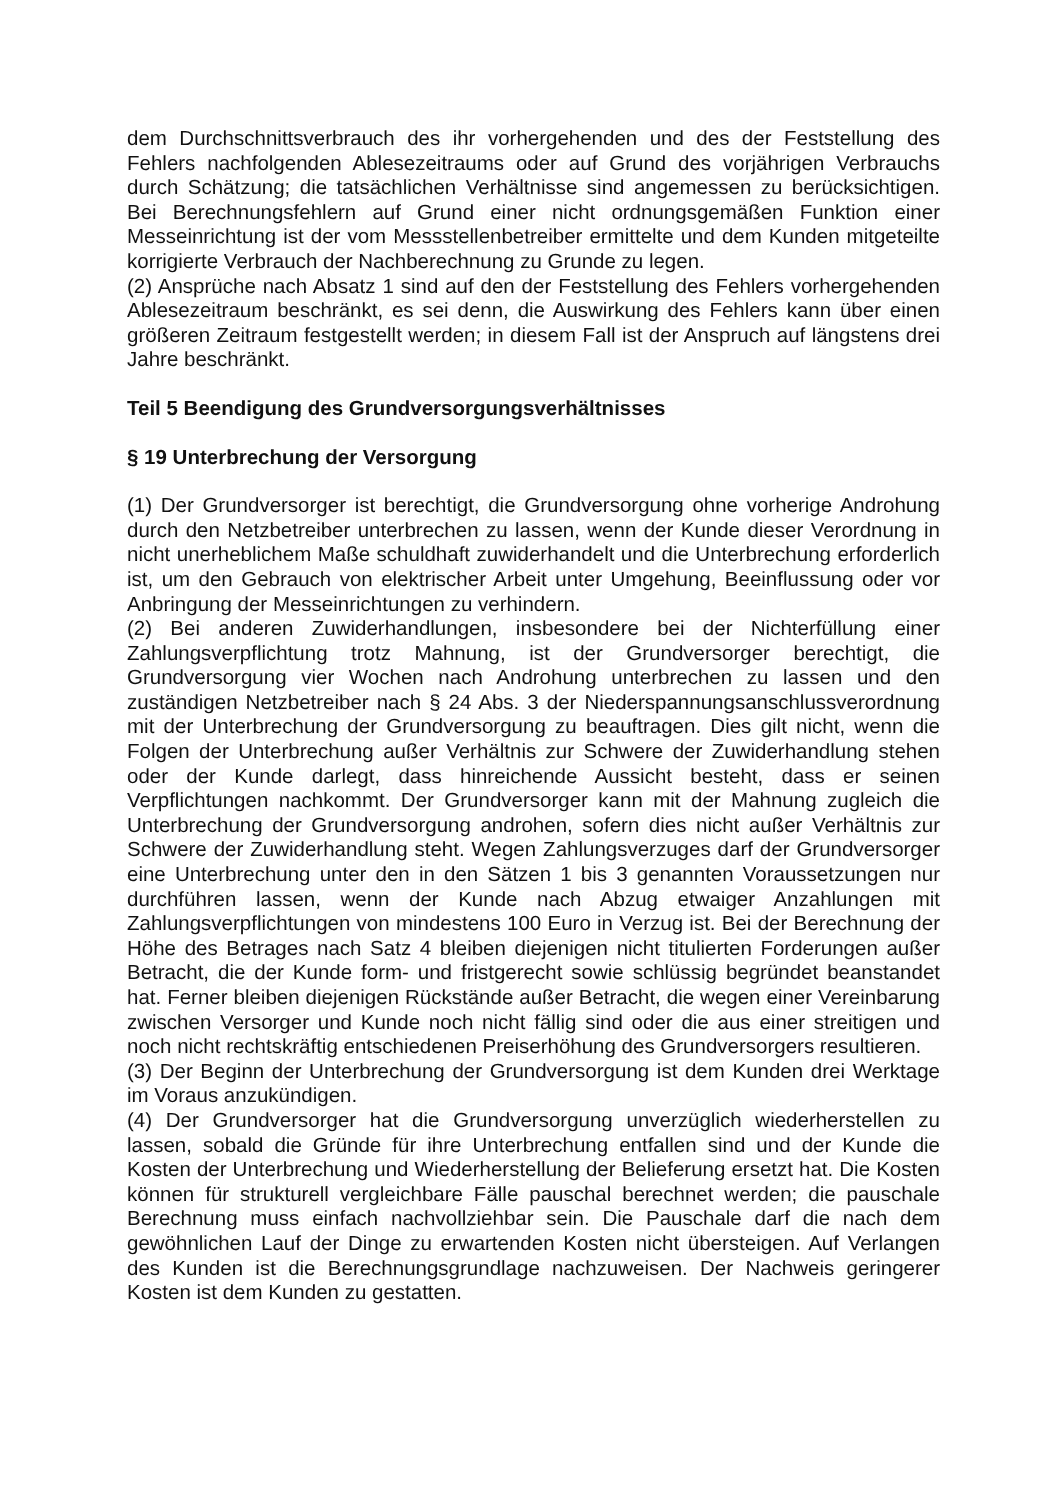dem Durchschnittsverbrauch des ihr vorhergehenden und des der Feststellung des Fehlers nachfolgenden Ablesezeitraums oder auf Grund des vorjährigen Verbrauchs durch Schätzung; die tatsächlichen Verhältnisse sind angemessen zu berücksichtigen. Bei Berechnungsfehlern auf Grund einer nicht ordnungsgemäßen Funktion einer Messeinrichtung ist der vom Messstellenbetreiber ermittelte und dem Kunden mitgeteilte korrigierte Verbrauch der Nachberechnung zu Grunde zu legen.
(2) Ansprüche nach Absatz 1 sind auf den der Feststellung des Fehlers vorhergehenden Ablesezeitraum beschränkt, es sei denn, die Auswirkung des Fehlers kann über einen größeren Zeitraum festgestellt werden; in diesem Fall ist der Anspruch auf längstens drei Jahre beschränkt.
Teil 5 Beendigung des Grundversorgungsverhältnisses
§ 19 Unterbrechung der Versorgung
(1) Der Grundversorger ist berechtigt, die Grundversorgung ohne vorherige Androhung durch den Netzbetreiber unterbrechen zu lassen, wenn der Kunde dieser Verordnung in nicht unerheblichem Maße schuldhaft zuwiderhandelt und die Unterbrechung erforderlich ist, um den Gebrauch von elektrischer Arbeit unter Umgehung, Beeinflussung oder vor Anbringung der Messeinrichtungen zu verhindern.
(2) Bei anderen Zuwiderhandlungen, insbesondere bei der Nichterfüllung einer Zahlungsverpflichtung trotz Mahnung, ist der Grundversorger berechtigt, die Grundversorgung vier Wochen nach Androhung unterbrechen zu lassen und den zuständigen Netzbetreiber nach § 24 Abs. 3 der Niederspannungsanschlussverordnung mit der Unterbrechung der Grundversorgung zu beauftragen. Dies gilt nicht, wenn die Folgen der Unterbrechung außer Verhältnis zur Schwere der Zuwiderhandlung stehen oder der Kunde darlegt, dass hinreichende Aussicht besteht, dass er seinen Verpflichtungen nachkommt. Der Grundversorger kann mit der Mahnung zugleich die Unterbrechung der Grundversorgung androhen, sofern dies nicht außer Verhältnis zur Schwere der Zuwiderhandlung steht. Wegen Zahlungsverzuges darf der Grundversorger eine Unterbrechung unter den in den Sätzen 1 bis 3 genannten Voraussetzungen nur durchführen lassen, wenn der Kunde nach Abzug etwaiger Anzahlungen mit Zahlungsverpflichtungen von mindestens 100 Euro in Verzug ist. Bei der Berechnung der Höhe des Betrages nach Satz 4 bleiben diejenigen nicht titulierten Forderungen außer Betracht, die der Kunde form- und fristgerecht sowie schlüssig begründet beanstandet hat. Ferner bleiben diejenigen Rückstände außer Betracht, die wegen einer Vereinbarung zwischen Versorger und Kunde noch nicht fällig sind oder die aus einer streitigen und noch nicht rechtskräftig entschiedenen Preiserhöhung des Grundversorgers resultieren.
(3) Der Beginn der Unterbrechung der Grundversorgung ist dem Kunden drei Werktage im Voraus anzukündigen.
(4) Der Grundversorger hat die Grundversorgung unverzüglich wiederherstellen zu lassen, sobald die Gründe für ihre Unterbrechung entfallen sind und der Kunde die Kosten der Unterbrechung und Wiederherstellung der Belieferung ersetzt hat. Die Kosten können für strukturell vergleichbare Fälle pauschal berechnet werden; die pauschale Berechnung muss einfach nachvollziehbar sein. Die Pauschale darf die nach dem gewöhnlichen Lauf der Dinge zu erwartenden Kosten nicht übersteigen. Auf Verlangen des Kunden ist die Berechnungsgrundlage nachzuweisen. Der Nachweis geringerer Kosten ist dem Kunden zu gestatten.